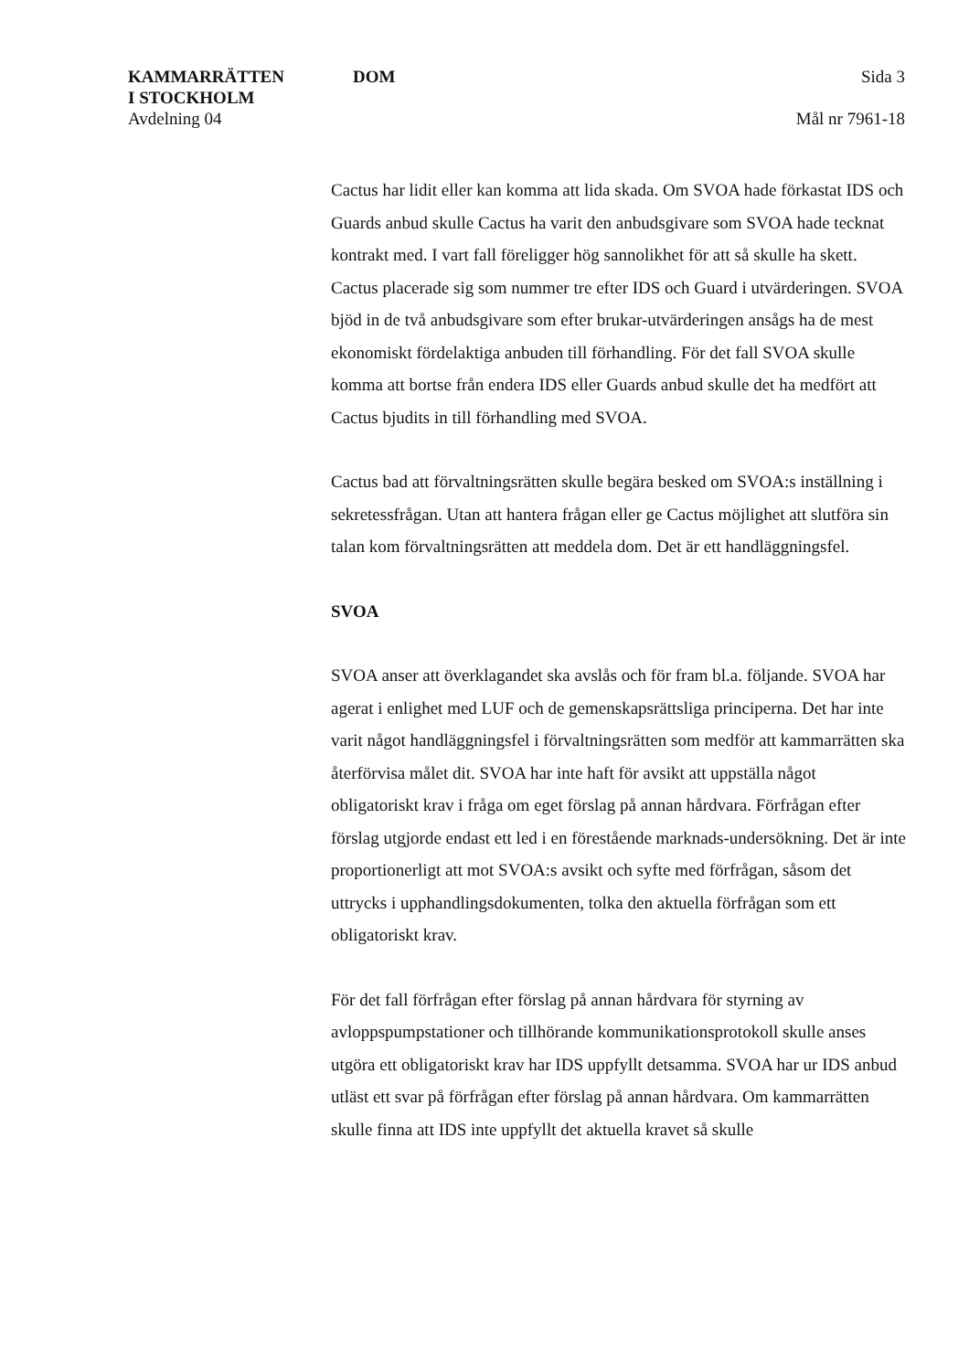KAMMARRÄTTEN
I STOCKHOLM
Avdelning 04
DOM Sida 3
Mål nr 7961-18
Cactus har lidit eller kan komma att lida skada. Om SVOA hade förkastat IDS och Guards anbud skulle Cactus ha varit den anbudsgivare som SVOA hade tecknat kontrakt med. I vart fall föreligger hög sannolikhet för att så skulle ha skett. Cactus placerade sig som nummer tre efter IDS och Guard i utvärderingen. SVOA bjöd in de två anbudsgivare som efter brukar-utvärderingen ansågs ha de mest ekonomiskt fördelaktiga anbuden till förhandling. För det fall SVOA skulle komma att bortse från endera IDS eller Guards anbud skulle det ha medfört att Cactus bjudits in till förhandling med SVOA.
Cactus bad att förvaltningsrätten skulle begära besked om SVOA:s inställning i sekretessfrågan. Utan att hantera frågan eller ge Cactus möjlighet att slutföra sin talan kom förvaltningsrätten att meddela dom. Det är ett handläggningsfel.
SVOA
SVOA anser att överklagandet ska avslås och för fram bl.a. följande. SVOA har agerat i enlighet med LUF och de gemenskapsrättsliga principerna. Det har inte varit något handläggningsfel i förvaltningsrätten som medför att kammarrätten ska återförvisa målet dit. SVOA har inte haft för avsikt att uppställa något obligatoriskt krav i fråga om eget förslag på annan hårdvara. Förfrågan efter förslag utgjorde endast ett led i en förestående marknads-undersökning. Det är inte proportionerligt att mot SVOA:s avsikt och syfte med förfrågan, såsom det uttrycks i upphandlingsdokumenten, tolka den aktuella förfrågan som ett obligatoriskt krav.
För det fall förfrågan efter förslag på annan hårdvara för styrning av avloppspumpstationer och tillhörande kommunikationsprotokoll skulle anses utgöra ett obligatoriskt krav har IDS uppfyllt detsamma. SVOA har ur IDS anbud utläst ett svar på förfrågan efter förslag på annan hårdvara. Om kammarrätten skulle finna att IDS inte uppfyllt det aktuella kravet så skulle